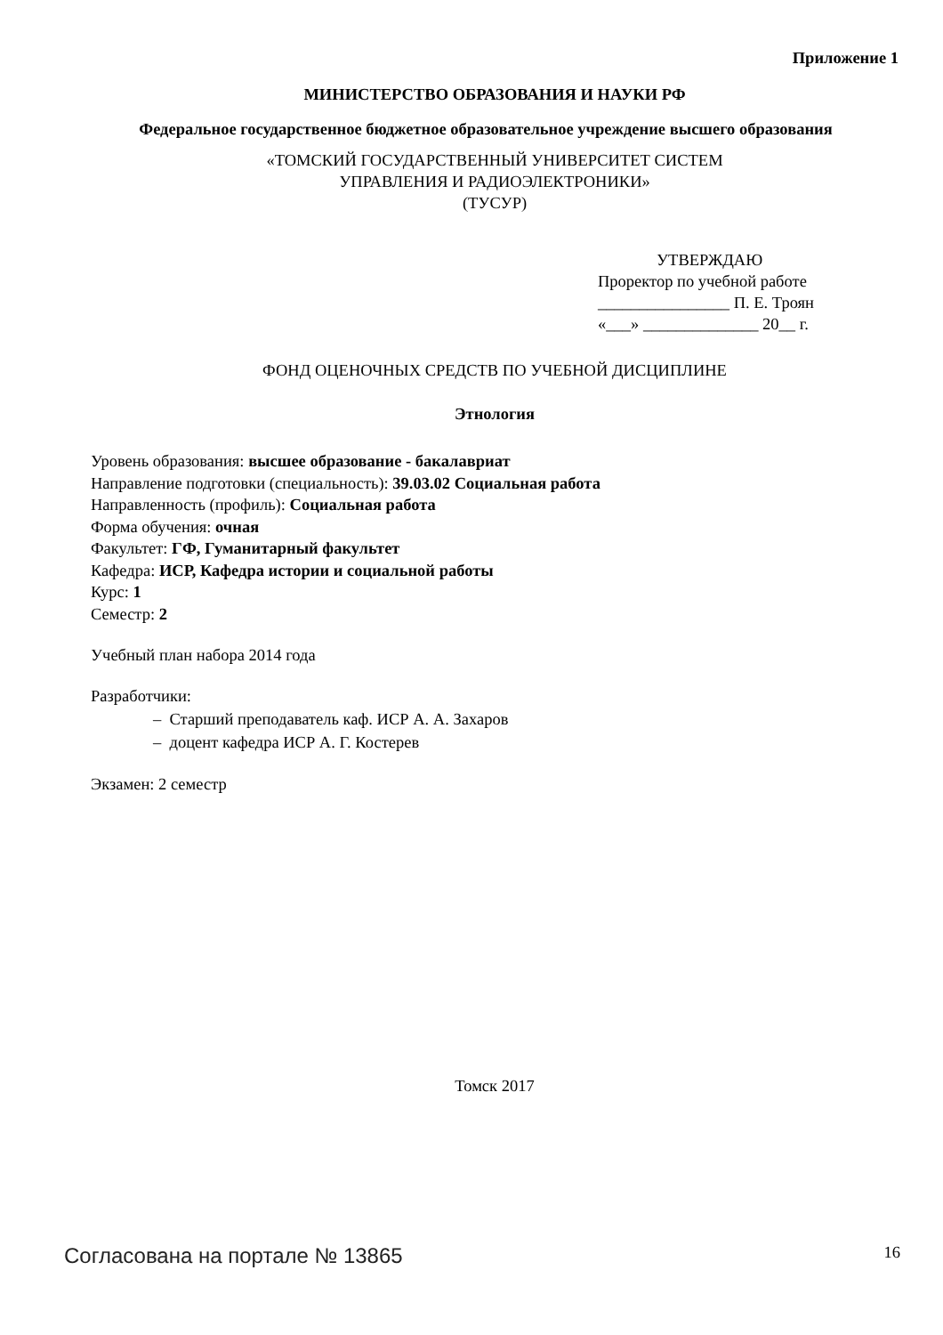Приложение 1
МИНИСТЕРСТВО ОБРАЗОВАНИЯ И НАУКИ РФ
Федеральное государственное бюджетное образовательное учреждение высшего образования
«ТОМСКИЙ ГОСУДАРСТВЕННЫЙ УНИВЕРСИТЕТ СИСТЕМ
УПРАВЛЕНИЯ И РАДИОЭЛЕКТРОНИКИ»
(ТУСУР)
УТВЕРЖДАЮ
Проректор по учебной работе
________________ П. Е. Троян
«___» ______________ 20__ г.
ФОНД ОЦЕНОЧНЫХ СРЕДСТВ ПО УЧЕБНОЙ ДИСЦИПЛИНЕ
Этнология
Уровень образования: высшее образование - бакалавриат
Направление подготовки (специальность): 39.03.02 Социальная работа
Направленность (профиль): Социальная работа
Форма обучения: очная
Факультет: ГФ, Гуманитарный факультет
Кафедра: ИСР, Кафедра истории и социальной работы
Курс: 1
Семестр: 2
Учебный план набора 2014 года
Разработчики:
– Старший преподаватель каф. ИСР А. А. Захаров
– доцент кафедра ИСР А. Г. Костерев
Экзамен: 2 семестр
Томск 2017
Согласована на портале № 13865 16